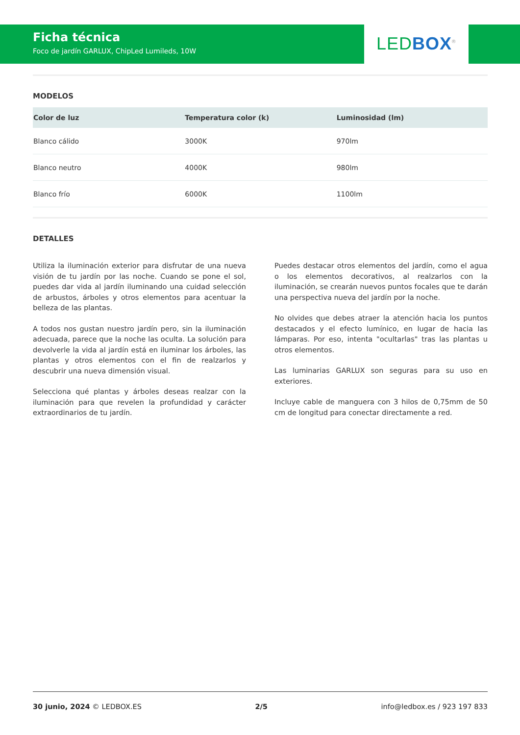Ficha técnica
Foco de jardín GARLUX, ChipLed Lumileds, 10W
LED BOX<sup>®</sup>
MODELOS
| Color de luz | Temperatura color (k) | Luminosidad (lm) |
| --- | --- | --- |
| Blanco cálido | 3000K | 970lm |
| Blanco neutro | 4000K | 980lm |
| Blanco frío | 6000K | 1100lm |
DETALLES
Utiliza la iluminación exterior para disfrutar de una nueva visión de tu jardín por las noche. Cuando se pone el sol, puedes dar vida al jardín iluminando una cuidad selección de arbustos, árboles y otros elementos para acentuar la belleza de las plantas.
A todos nos gustan nuestro jardín pero, sin la iluminación adecuada, parece que la noche las oculta. La solución para devolverle la vida al jardín está en iluminar los árboles, las plantas y otros elementos con el fin de realzarlos y descubrir una nueva dimensión visual.
Selecciona qué plantas y árboles deseas realzar con la iluminación para que revelen la profundidad y carácter extraordinarios de tu jardín.
Puedes destacar otros elementos del jardín, como el agua o los elementos decorativos, al realzarlos con la iluminación, se crearán nuevos puntos focales que te darán una perspectiva nueva del jardín por la noche.
No olvides que debes atraer la atención hacia los puntos destacados y el efecto lumínico, en lugar de hacia las lámparas. Por eso, intenta "ocultarlas" tras las plantas u otros elementos.
Las luminarias GARLUX son seguras para su uso en exteriores.
Incluye cable de manguera con 3 hilos de 0,75mm de 50 cm de longitud para conectar directamente a red.
30 junio, 2024 © LEDBOX.ES 2/5 info@ledbox.es / 923 197 833